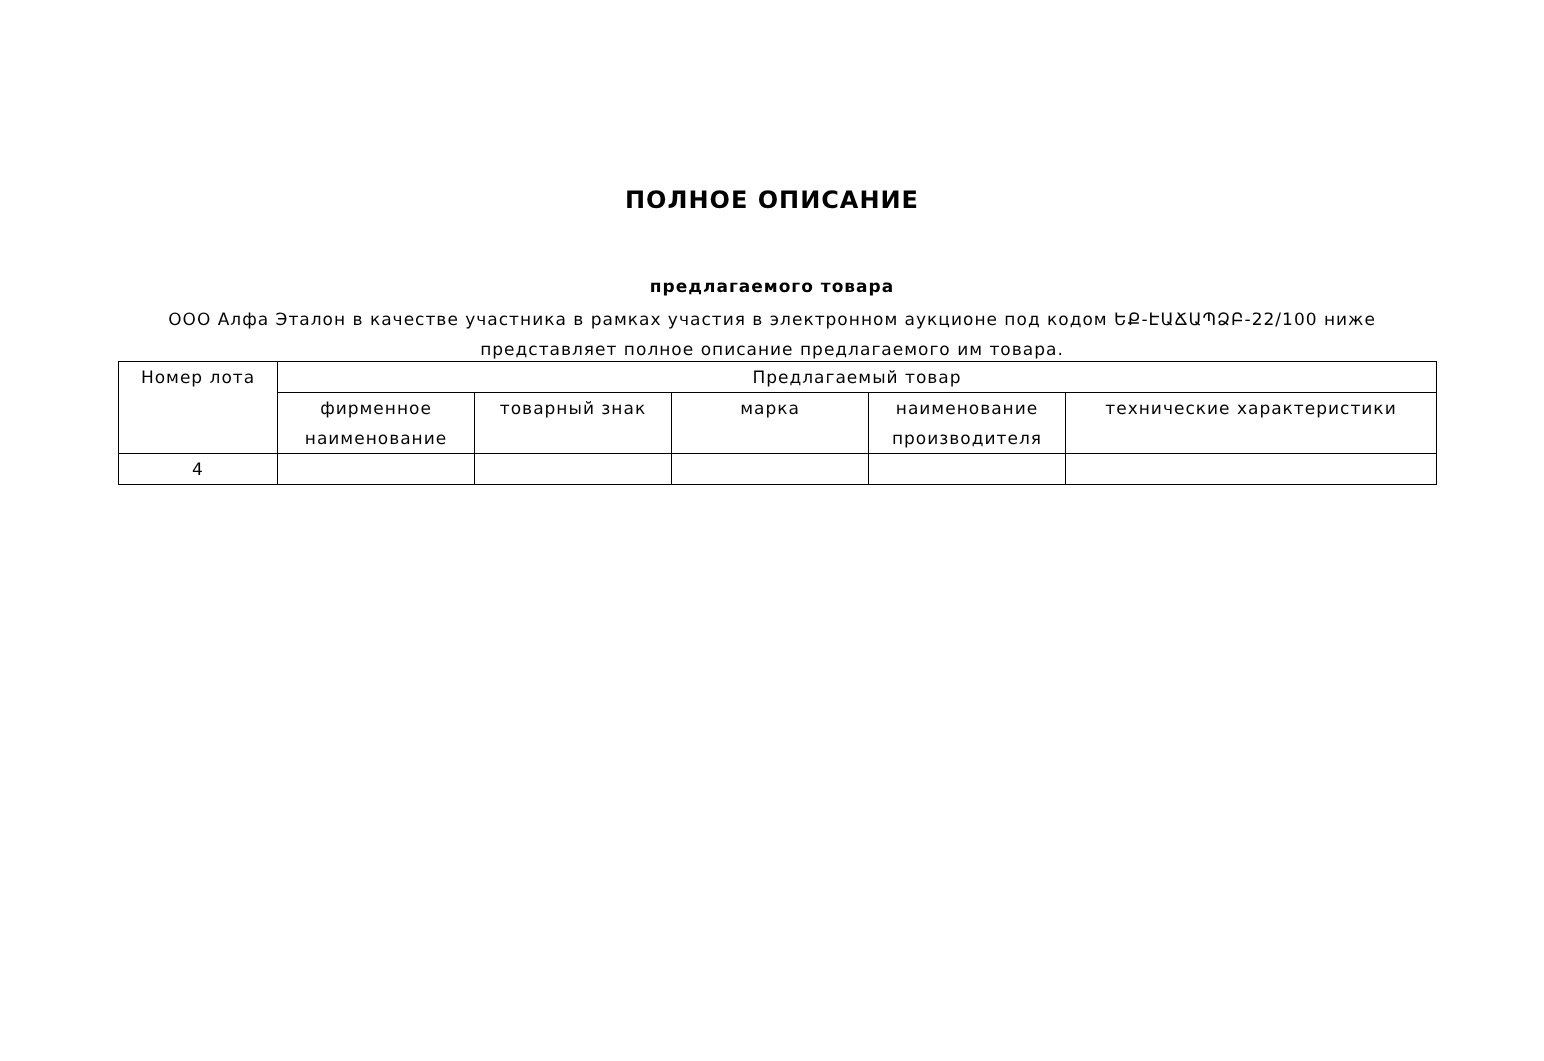ПОЛНОЕ ОПИСАНИЕ
предлагаемого товара
ООО Алфа Эталон в качестве участника в рамках участия в электронном аукционе под кодом ԵՔ-ԷԱՃԱՊՁԲ-22/100 ниже представляет полное описание предлагаемого им товара.
| Номер лота | Предлагаемый товар | | | | |
| --- | --- | --- | --- | --- | --- |
| | фирменное наименование | товарный знак | марка | наименование производителя | технические характеристики |
| 4 | | | | | |